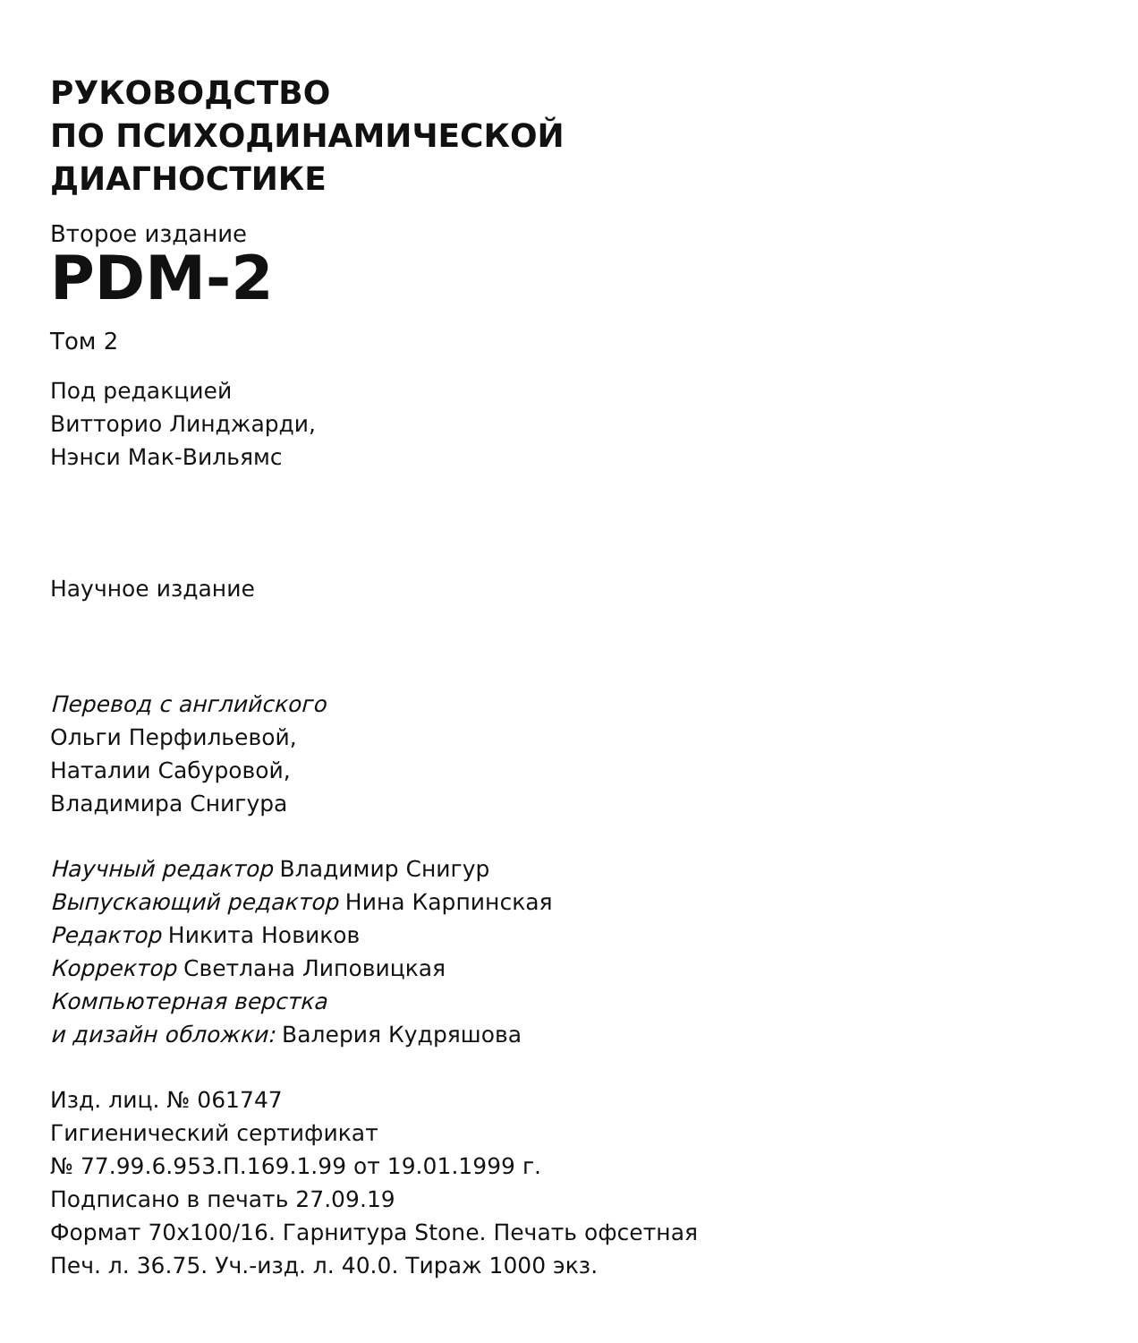РУКОВОДСТВО
ПО ПСИХОДИНАМИЧЕСКОЙ
ДИАГНОСТИКЕ
Второе издание
PDM-2
Том 2
Под редакцией
Витторио Линджарди,
Нэнси Мак-Вильямс
Научное издание
Перевод с английского
Ольги Перфильевой,
Наталии Сабуровой,
Владимира Снигура
Научный редактор Владимир Снигур
Выпускающий редактор Нина Карпинская
Редактор Никита Новиков
Корректор Светлана Липовицкая
Компьютерная верстка
и дизайн обложки: Валерия Кудряшова
Изд. лиц. № 061747
Гигиенический сертификат
№ 77.99.6.953.П.169.1.99 от 19.01.1999 г.
Подписано в печать 27.09.19
Формат 70х100/16. Гарнитура Stone. Печать офсетная
Печ. л. 36.75. Уч.-изд. л. 40.0. Тираж 1000 экз.